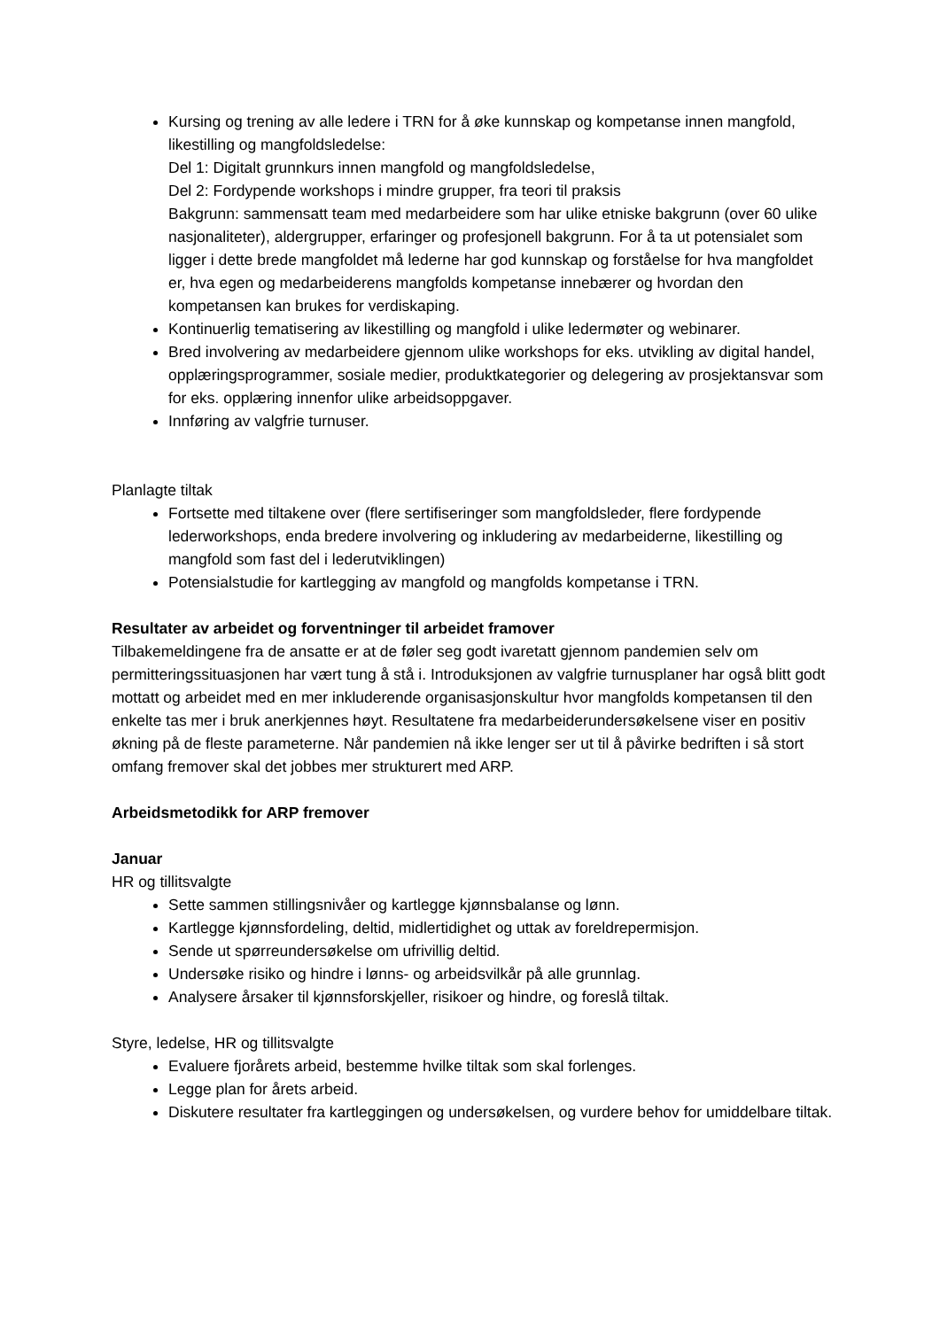Kursing og trening av alle ledere i TRN for å øke kunnskap og kompetanse innen mangfold, likestilling og mangfoldsledelse:
Del 1: Digitalt grunnkurs innen mangfold og mangfoldsledelse,
Del 2: Fordypende workshops i mindre grupper, fra teori til praksis
Bakgrunn: sammensatt team med medarbeidere som har ulike etniske bakgrunn (over 60 ulike nasjonaliteter), aldergrupper, erfaringer og profesjonell bakgrunn. For å ta ut potensialet som ligger i dette brede mangfoldet må lederne har god kunnskap og forståelse for hva mangfoldet er, hva egen og medarbeiderens mangfolds kompetanse innebærer og hvordan den kompetansen kan brukes for verdiskaping.
Kontinuerlig tematisering av likestilling og mangfold i ulike ledermøter og webinarer.
Bred involvering av medarbeidere gjennom ulike workshops for eks. utvikling av digital handel, opplæringsprogrammer, sosiale medier, produktkategorier og delegering av prosjektansvar som for eks. opplæring innenfor ulike arbeidsoppgaver.
Innføring av valgfrie turnuser.
Planlagte tiltak
Fortsette med tiltakene over (flere sertifiseringer som mangfoldsleder, flere fordypende lederworkshops, enda bredere involvering og inkludering av medarbeiderne, likestilling og mangfold som fast del i lederutviklingen)
Potensialstudie for kartlegging av mangfold og mangfolds kompetanse i TRN.
Resultater av arbeidet og forventninger til arbeidet framover
Tilbakemeldingene fra de ansatte er at de føler seg godt ivaretatt gjennom pandemien selv om permitteringssituasjonen har vært tung å stå i. Introduksjonen av valgfrie turnusplaner har også blitt godt mottatt og arbeidet med en mer inkluderende organisasjonskultur hvor mangfolds kompetansen til den enkelte tas mer i bruk anerkjennes høyt. Resultatene fra medarbeiderundersøkelsene viser en positiv økning på de fleste parameterne. Når pandemien nå ikke lenger ser ut til å påvirke bedriften i så stort omfang fremover skal det jobbes mer strukturert med ARP.
Arbeidsmetodikk for ARP fremover
Januar
HR og tillitsvalgte
Sette sammen stillingsnivåer og kartlegge kjønnsbalanse og lønn.
Kartlegge kjønnsfordeling, deltid, midlertidighet og uttak av foreldrepermisjon.
Sende ut spørreundersøkelse om ufrivillig deltid.
Undersøke risiko og hindre i lønns- og arbeidsvilkår på alle grunnlag.
Analysere årsaker til kjønnsforskjeller, risikoer og hindre, og foreslå tiltak.
Styre, ledelse, HR og tillitsvalgte
Evaluere fjorårets arbeid, bestemme hvilke tiltak som skal forlenges.
Legge plan for årets arbeid.
Diskutere resultater fra kartleggingen og undersøkelsen, og vurdere behov for umiddelbare tiltak.